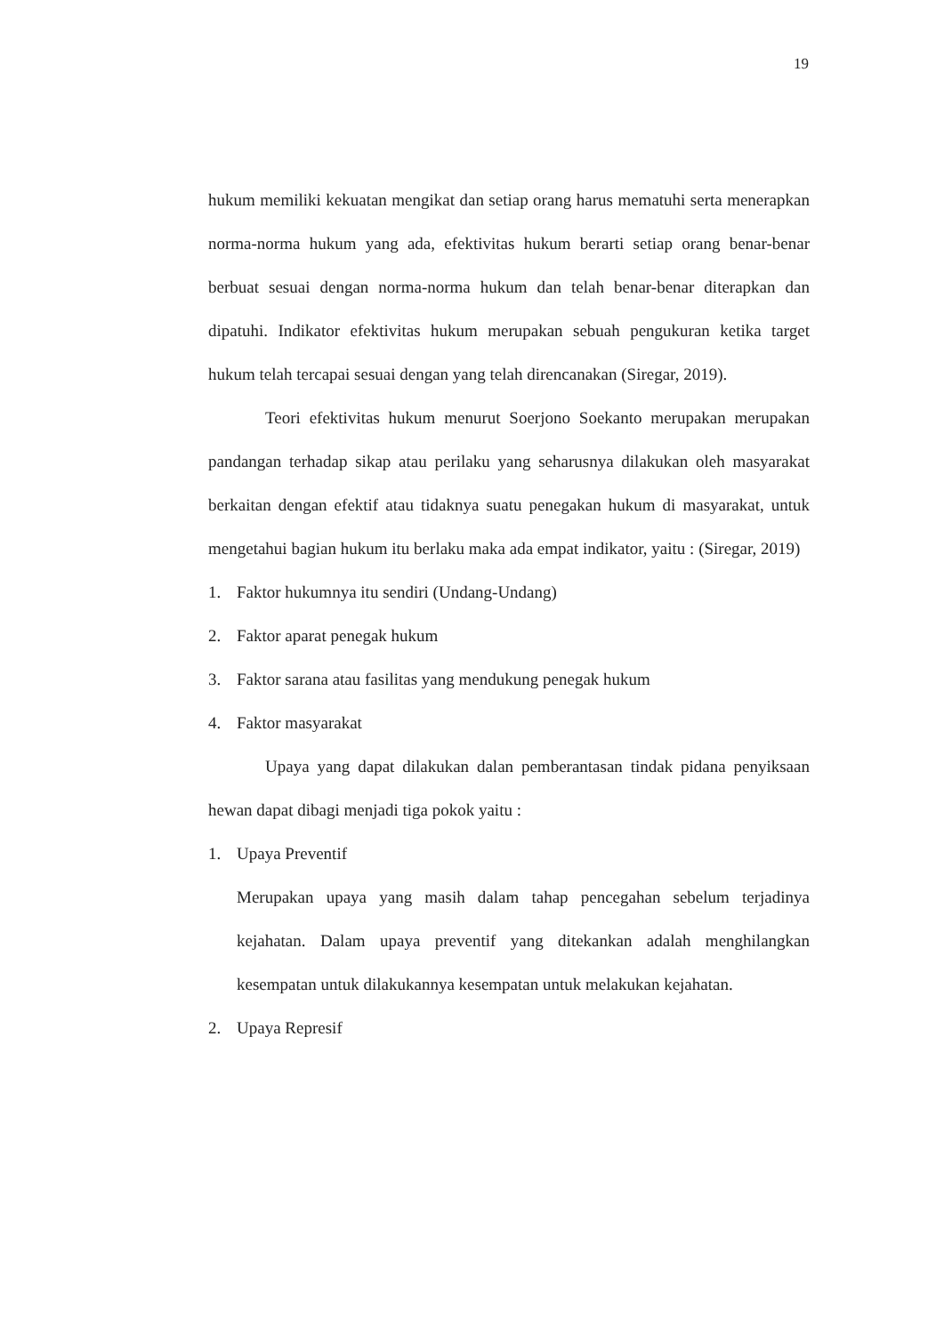19
hukum memiliki kekuatan mengikat dan setiap orang harus mematuhi serta menerapkan norma-norma hukum yang ada, efektivitas hukum berarti setiap orang benar-benar berbuat sesuai dengan norma-norma hukum dan telah benar-benar diterapkan dan dipatuhi. Indikator efektivitas hukum merupakan sebuah pengukuran ketika target hukum telah tercapai sesuai dengan yang telah direncanakan (Siregar, 2019).
Teori efektivitas hukum menurut Soerjono Soekanto merupakan merupakan pandangan terhadap sikap atau perilaku yang seharusnya dilakukan oleh masyarakat berkaitan dengan efektif atau tidaknya suatu penegakan hukum di masyarakat, untuk mengetahui bagian hukum itu berlaku maka ada empat indikator, yaitu : (Siregar, 2019)
1. Faktor hukumnya itu sendiri (Undang-Undang)
2. Faktor aparat penegak hukum
3. Faktor sarana atau fasilitas yang mendukung penegak hukum
4. Faktor masyarakat
Upaya yang dapat dilakukan dalan pemberantasan tindak pidana penyiksaan hewan dapat dibagi menjadi tiga pokok yaitu :
1. Upaya Preventif
Merupakan upaya yang masih dalam tahap pencegahan sebelum terjadinya kejahatan. Dalam upaya preventif yang ditekankan adalah menghilangkan kesempatan untuk dilakukannya kesempatan untuk melakukan kejahatan.
2. Upaya Represif